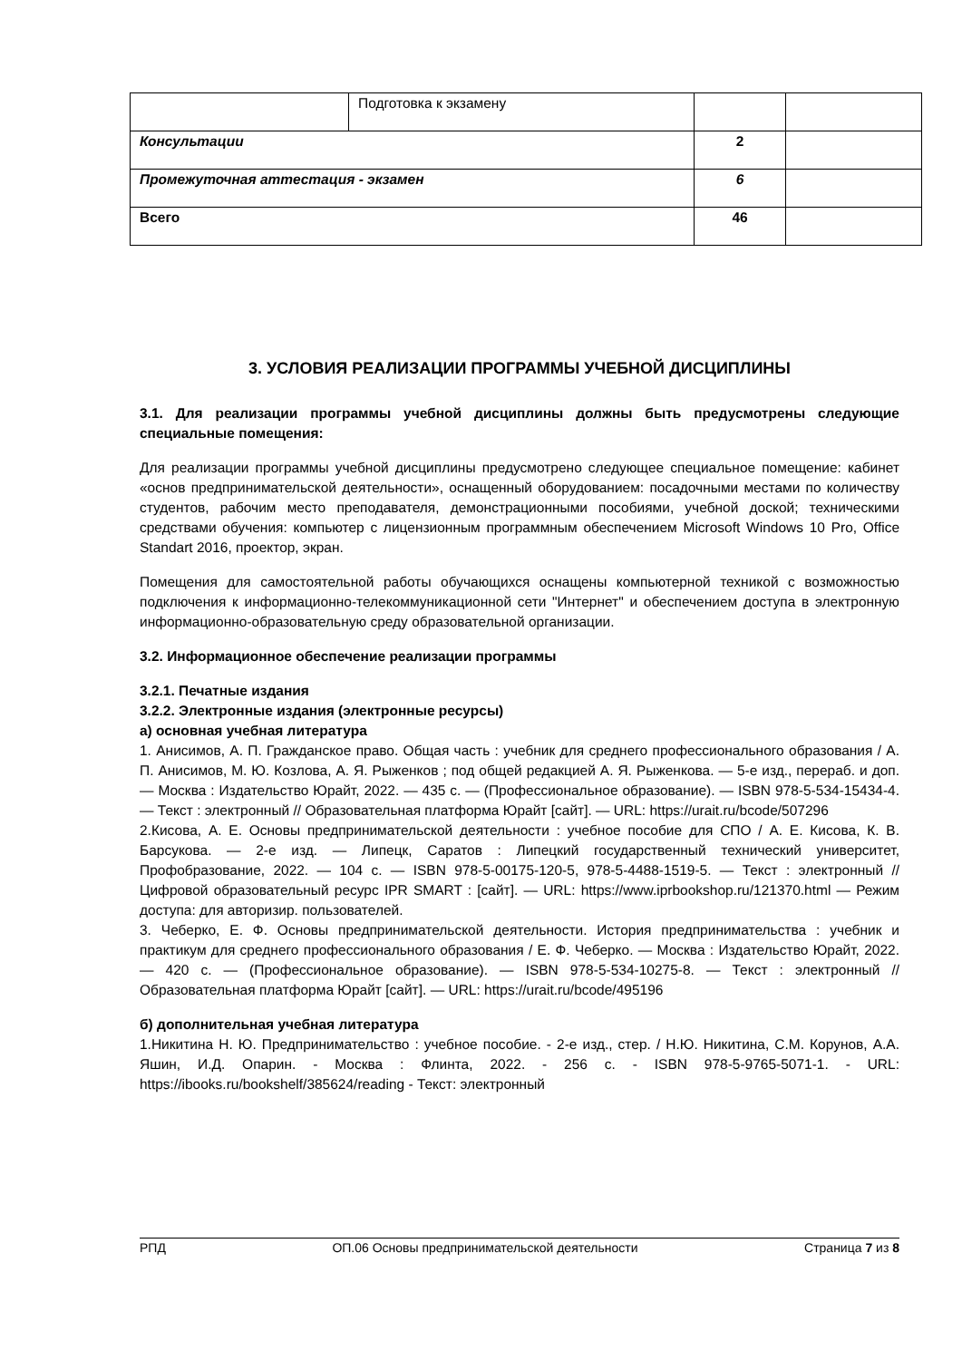| | Подготовка к экзамену | | |
| Консультации | | 2 | |
| Промежуточная аттестация - экзамен | | 6 | |
| Всего | | 46 | |
3. УСЛОВИЯ РЕАЛИЗАЦИИ ПРОГРАММЫ УЧЕБНОЙ ДИСЦИПЛИНЫ
3.1. Для реализации программы учебной дисциплины должны быть предусмотрены следующие специальные помещения:
Для реализации программы учебной дисциплины предусмотрено следующее специальное помещение: кабинет «основ предпринимательской деятельности», оснащенный оборудованием: посадочными местами по количеству студентов, рабочим место преподавателя, демонстрационными пособиями, учебной доской; техническими средствами обучения: компьютер с лицензионным программным обеспечением Microsoft Windows 10 Pro, Office Standart 2016, проектор, экран.
Помещения для самостоятельной работы обучающихся оснащены компьютерной техникой с возможностью подключения к информационно-телекоммуникационной сети "Интернет" и обеспечением доступа в электронную информационно-образовательную среду образовательной организации.
3.2. Информационное обеспечение реализации программы
3.2.1. Печатные издания
3.2.2. Электронные издания (электронные ресурсы)
а) основная учебная литература
1. Анисимов, А. П. Гражданское право. Общая часть : учебник для среднего профессионального образования / А. П. Анисимов, М. Ю. Козлова, А. Я. Рыженков ; под общей редакцией А. Я. Рыженкова. — 5-е изд., перераб. и доп. — Москва : Издательство Юрайт, 2022. — 435 с. — (Профессиональное образование). — ISBN 978-5-534-15434-4. — Текст : электронный // Образовательная платформа Юрайт [сайт]. — URL: https://urait.ru/bcode/507296
2.Кисова, А. Е. Основы предпринимательской деятельности : учебное пособие для СПО / А. Е. Кисова, К. В. Барсукова. — 2-е изд. — Липецк, Саратов : Липецкий государственный технический университет, Профобразование, 2022. — 104 c. — ISBN 978-5-00175-120-5, 978-5-4488-1519-5. — Текст : электронный // Цифровой образовательный ресурс IPR SMART : [сайт]. — URL: https://www.iprbookshop.ru/121370.html — Режим доступа: для авторизир. пользователей.
3. Чеберко, Е. Ф. Основы предпринимательской деятельности. История предпринимательства : учебник и практикум для среднего профессионального образования / Е. Ф. Чеберко. — Москва : Издательство Юрайт, 2022. — 420 с. — (Профессиональное образование). — ISBN 978-5-534-10275-8. — Текст : электронный // Образовательная платформа Юрайт [сайт]. — URL: https://urait.ru/bcode/495196
б) дополнительная учебная литература
1.Никитина Н. Ю. Предпринимательство : учебное пособие. - 2-е изд., стер. / Н.Ю. Никитина, С.М. Корунов, А.А. Яшин, И.Д. Опарин. - Москва : Флинта, 2022. - 256 с. - ISBN 978-5-9765-5071-1. - URL: https://ibooks.ru/bookshelf/385624/reading - Текст: электронный
РПД ОП.06 Основы предпринимательской деятельности Страница 7 из 8